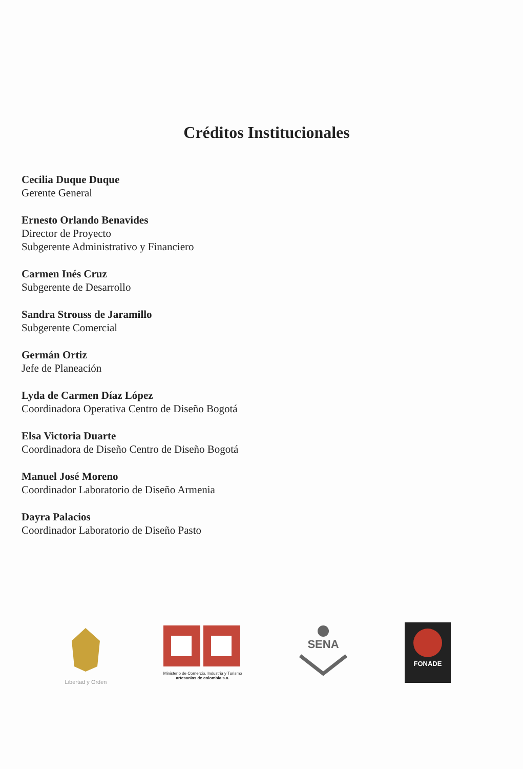Créditos Institucionales
Cecilia Duque Duque
Gerente General
Ernesto Orlando Benavides
Director de Proyecto
Subgerente Administrativo y Financiero
Carmen Inés Cruz
Subgerente de Desarrollo
Sandra Strouss de Jaramillo
Subgerente Comercial
Germán Ortiz
Jefe de Planeación
Lyda de Carmen Díaz López
Coordinadora Operativa Centro de Diseño Bogotá
Elsa Victoria Duarte
Coordinadora de Diseño Centro de Diseño Bogotá
Manuel José Moreno
Coordinador Laboratorio de Diseño Armenia
Dayra Palacios
Coordinador Laboratorio de Diseño Pasto
Libertad y Orden
Ministerio de Comercio, Industria y Turismo
artesanias de colombia s.a.
SENA
FONADE